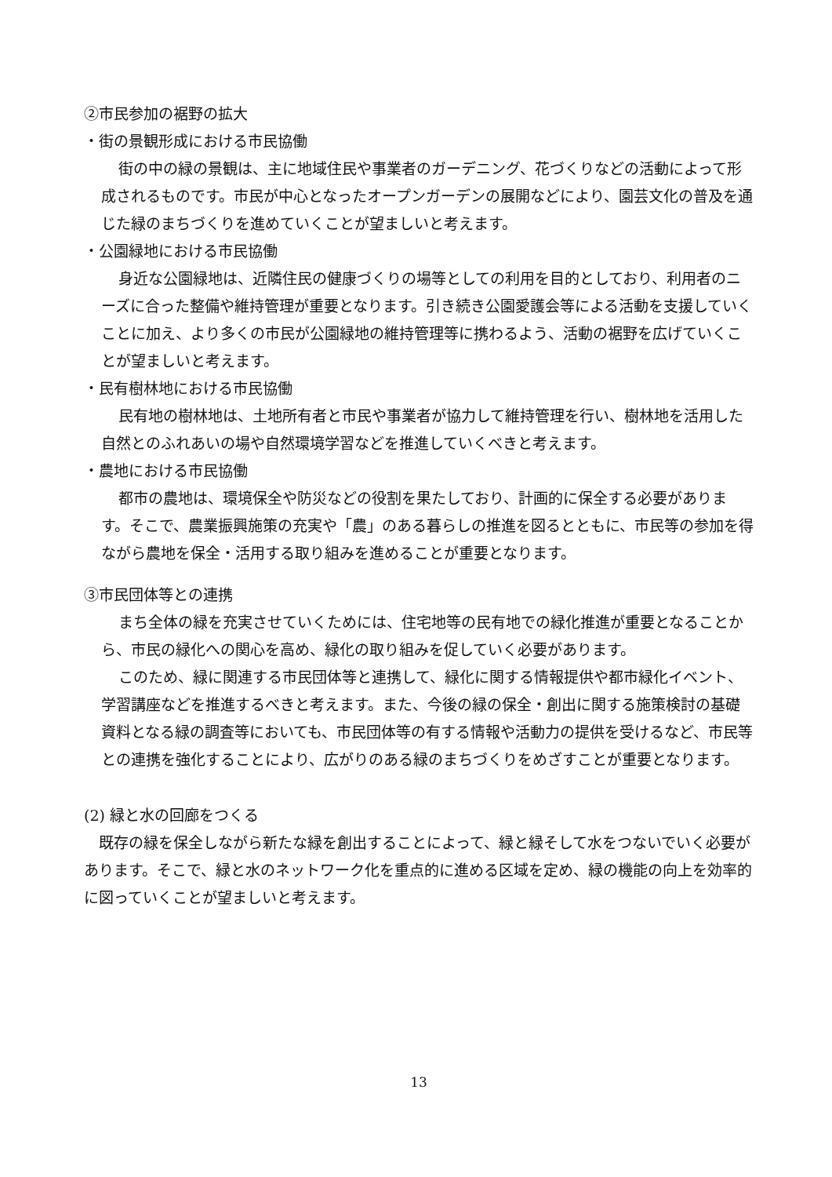②市民参加の裾野の拡大
・街の景観形成における市民協働
街の中の緑の景観は、主に地域住民や事業者のガーデニング、花づくりなどの活動によって形成されるものです。市民が中心となったオープンガーデンの展開などにより、園芸文化の普及を通じた緑のまちづくりを進めていくことが望ましいと考えます。
・公園緑地における市民協働
身近な公園緑地は、近隣住民の健康づくりの場等としての利用を目的としており、利用者のニーズに合った整備や維持管理が重要となります。引き続き公園愛護会等による活動を支援していくことに加え、より多くの市民が公園緑地の維持管理等に携わるよう、活動の裾野を広げていくことが望ましいと考えます。
・民有樹林地における市民協働
民有地の樹林地は、土地所有者と市民や事業者が協力して維持管理を行い、樹林地を活用した自然とのふれあいの場や自然環境学習などを推進していくべきと考えます。
・農地における市民協働
都市の農地は、環境保全や防災などの役割を果たしており、計画的に保全する必要があります。そこで、農業振興施策の充実や「農」のある暮らしの推進を図るとともに、市民等の参加を得ながら農地を保全・活用する取り組みを進めることが重要となります。
③市民団体等との連携
まち全体の緑を充実させていくためには、住宅地等の民有地での緑化推進が重要となることから、市民の緑化への関心を高め、緑化の取り組みを促していく必要があります。
このため、緑に関連する市民団体等と連携して、緑化に関する情報提供や都市緑化イベント、学習講座などを推進するべきと考えます。また、今後の緑の保全・創出に関する施策検討の基礎資料となる緑の調査等においても、市民団体等の有する情報や活動力の提供を受けるなど、市民等との連携を強化することにより、広がりのある緑のまちづくりをめざすことが重要となります。
(2) 緑と水の回廊をつくる
既存の緑を保全しながら新たな緑を創出することによって、緑と緑そして水をつないでいく必要があります。そこで、緑と水のネットワーク化を重点的に進める区域を定め、緑の機能の向上を効率的に図っていくことが望ましいと考えます。
13